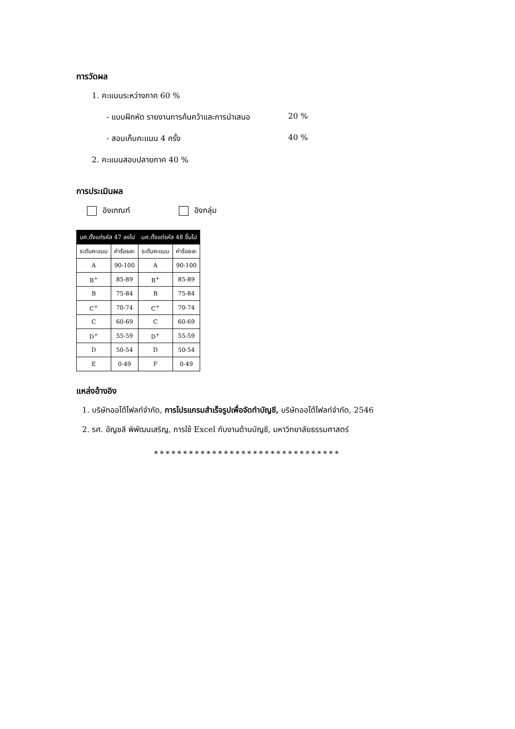การวัดผล
1. คะแนนระหว่างภาค 60 %
- แบบฝึกหัด รายงานการค้นคว้าและการนำเสนอ 20 %
- สอบเก็บคะแนน 4 ครั้ง 40 %
2. คะแนนสอบปลายภาค 40 %
การประเมินผล
อิงเกณฑ์ อิงกลุ่ม
| นศ.ตั้งแต่รหัส 47 ลงไป | | นศ.ตั้งแต่รหัส 48 ขึ้นไป | |
| --- | --- | --- | --- |
| ระดับคะแนน | ค่าร้อยละ | ระดับคะแนน | ค่าร้อยละ |
| A | 90-100 | A | 90-100 |
| B<sup>+</sup> | 85-89 | B<sup>+</sup> | 85-89 |
| B | 75-84 | B | 75-84 |
| C<sup>+</sup> | 70-74 | C<sup>+</sup> | 70-74 |
| C | 60-69 | C | 60-69 |
| D<sup>+</sup> | 55-59 | D<sup>+</sup> | 55-59 |
| D | 50-54 | D | 50-54 |
| E | 0-49 | F | 0-49 |
แหล่งอ้างอิง
1. บริษัทออโต้ไฟลท์จำกัด, การโปรแกรมสำเร็จรูปเพื่อจัดทำบัญชี, บริษัทออโต้ไฟลท์จำกัด, 2546
2. รศ. อัญชลี พิพัฒนเสริญ, การใช้ Excel กับงานด้านบัญชี, มหาวิทยาลัยธรรมศาสตร์
********************************